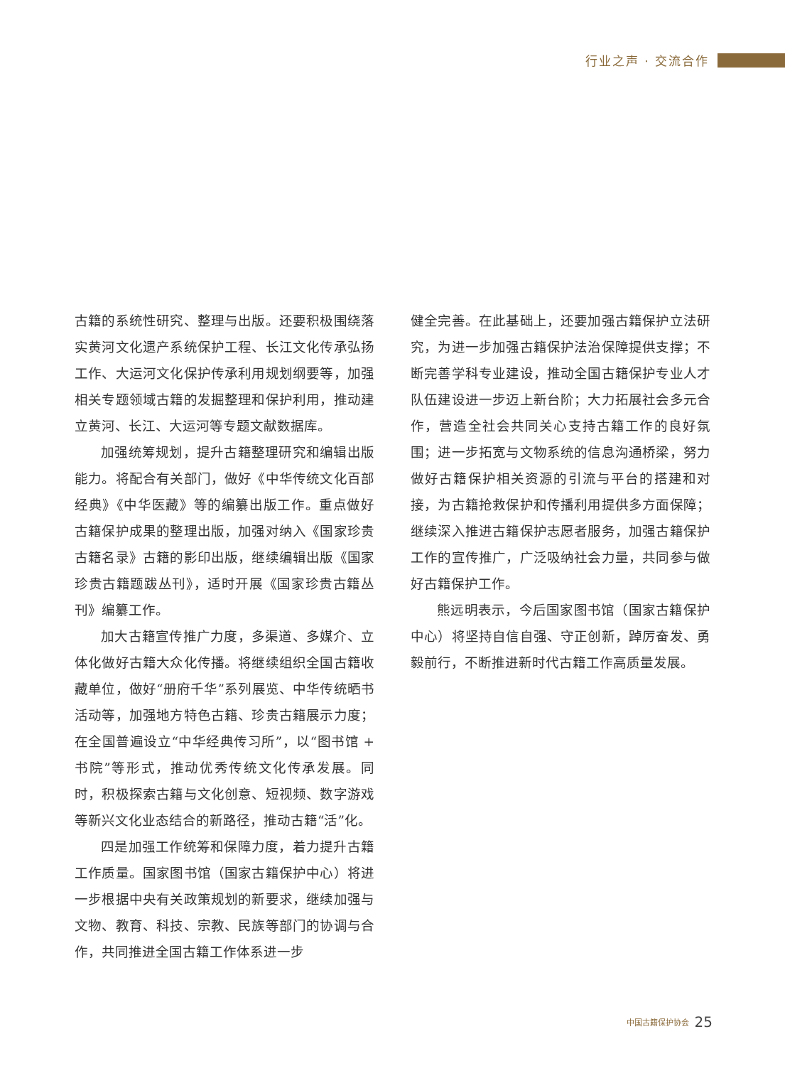行业之声 · 交流合作
古籍的系统性研究、整理与出版。还要积极围绕落实黄河文化遗产系统保护工程、长江文化传承弘扬工作、大运河文化保护传承利用规划纲要等，加强相关专题领域古籍的发掘整理和保护利用，推动建立黄河、长江、大运河等专题文献数据库。
加强统筹规划，提升古籍整理研究和编辑出版能力。将配合有关部门，做好《中华传统文化百部经典》《中华医藏》等的编纂出版工作。重点做好古籍保护成果的整理出版，加强对纳入《国家珍贵古籍名录》古籍的影印出版，继续编辑出版《国家珍贵古籍题跋丛刊》，适时开展《国家珍贵古籍丛刊》编纂工作。
加大古籍宣传推广力度，多渠道、多媒介、立体化做好古籍大众化传播。将继续组织全国古籍收藏单位，做好“册府千华”系列展览、中华传统晒书活动等，加强地方特色古籍、珍贵古籍展示力度；在全国普遍设立“中华经典传习所”，以“图书馆 + 书院”等形式，推动优秀传统文化传承发展。同时，积极探索古籍与文化创意、短视频、数字游戏等新兴文化业态结合的新路径，推动古籍“活”化。
四是加强工作统筹和保障力度，着力提升古籍工作质量。国家图书馆（国家古籍保护中心）将进一步根据中央有关政策规划的新要求，继续加强与文物、教育、科技、宗教、民族等部门的协调与合作，共同推进全国古籍工作体系进一步
健全完善。在此基础上，还要加强古籍保护立法研究，为进一步加强古籍保护法治保障提供支撑；不断完善学科专业建设，推动全国古籍保护专业人才队伍建设进一步迈上新台阶；大力拓展社会多元合作，营造全社会共同关心支持古籍工作的良好氛围；进一步拓宽与文物系统的信息沟通桥梁，努力做好古籍保护相关资源的引流与平台的搭建和对接，为古籍抢救保护和传播利用提供多方面保障；继续深入推进古籍保护志愿者服务，加强古籍保护工作的宣传推广，广泛吸纳社会力量，共同参与做好古籍保护工作。
熊远明表示，今后国家图书馆（国家古籍保护中心）将坚持自信自强、守正创新，踔厉奋发、勇毅前行，不断推进新时代古籍工作高质量发展。
中国古籍保护协会 25